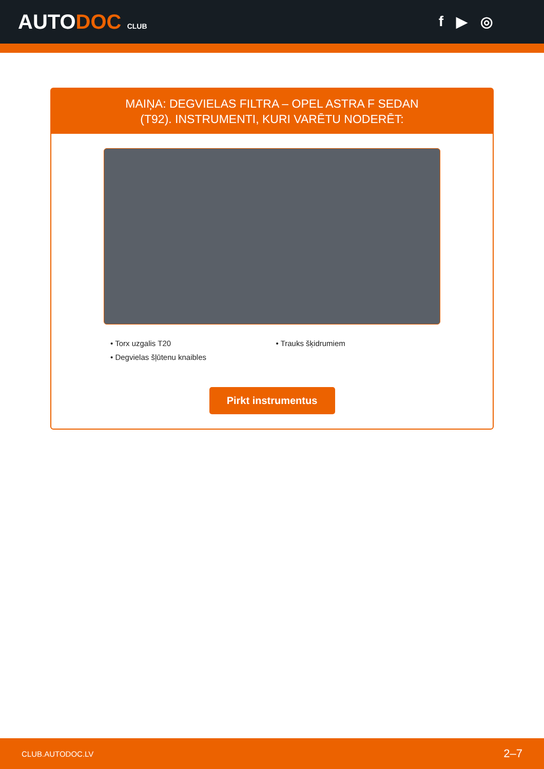AUTODOC CLUB
f ▶ ◎
MAIŅA: DEGVIELAS FILTRA – OPEL ASTRA F SEDAN
(T92). INSTRUMENTI, KURI VARĒTU NODERĒT:
• Torx uzgalis T20
• Trauks šķidrumiem
• Degvielas šļūtenu knaibles
Pirkt instrumentus
CLUB.AUTODOC.LV 2–7